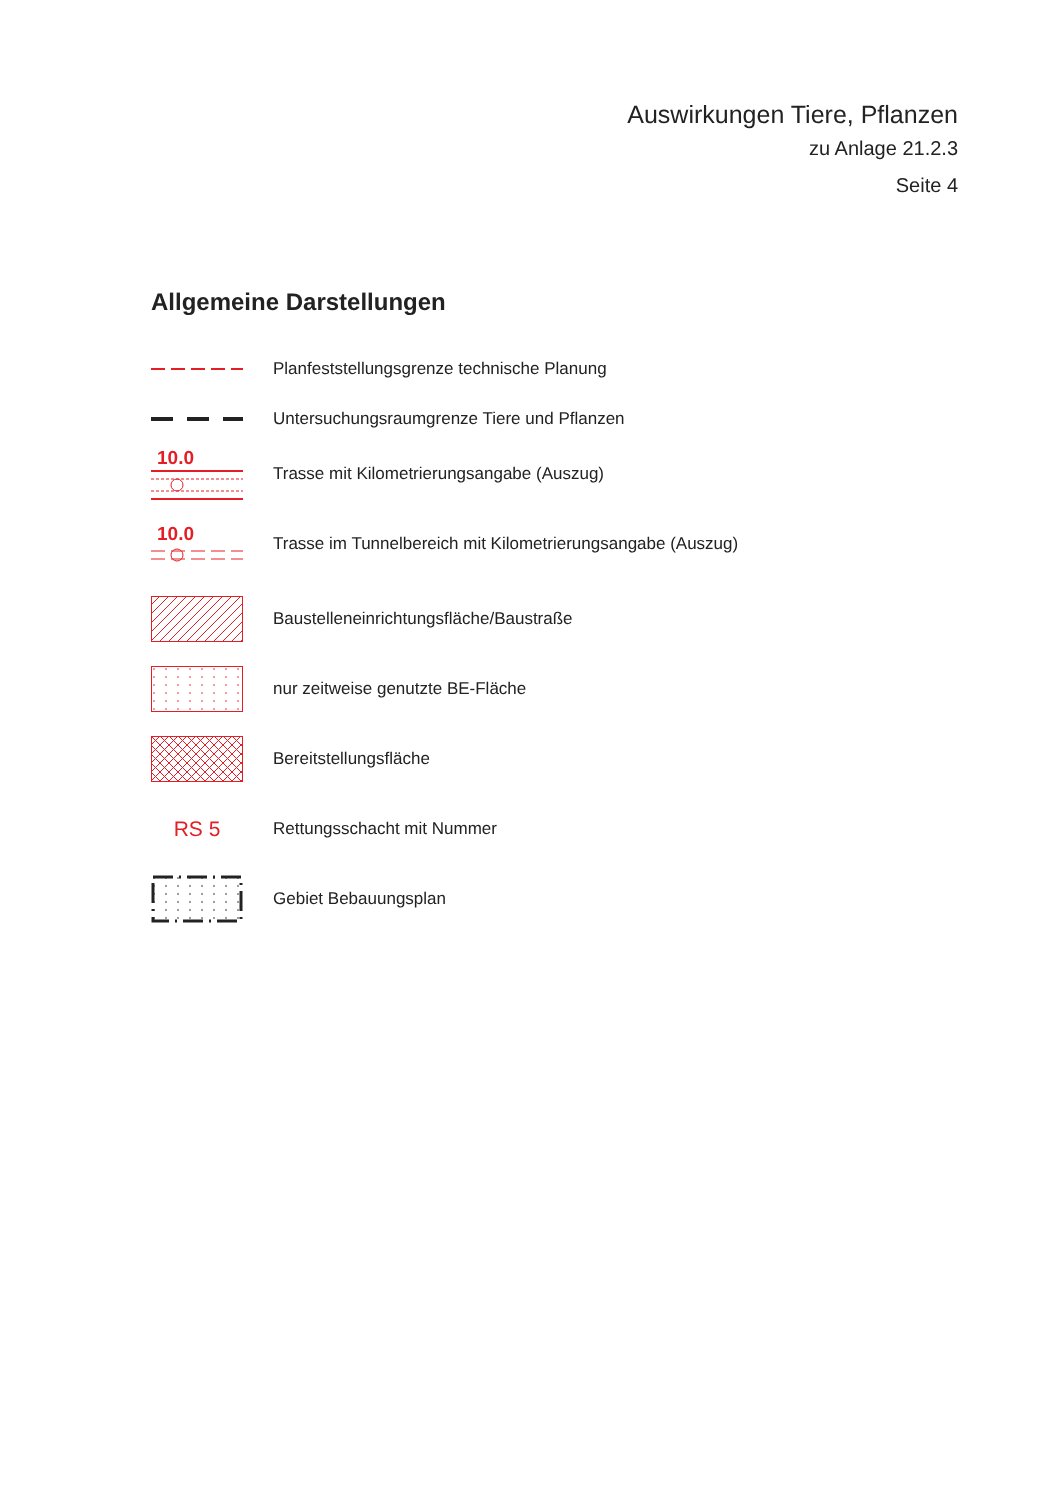Auswirkungen Tiere, Pflanzen
zu Anlage 21.2.3
Seite 4
Allgemeine Darstellungen
Planfeststellungsgrenze technische Planung
Untersuchungsraumgrenze Tiere und Pflanzen
10.0
Trasse mit Kilometrierungsangabe (Auszug)
10.0
Trasse im Tunnelbereich mit Kilometrierungsangabe (Auszug)
Baustelleneinrichtungsfläche/Baustraße
nur zeitweise genutzte BE-Fläche
Bereitstellungsfläche
RS 5
Rettungsschacht mit Nummer
Gebiet Bebauungsplan